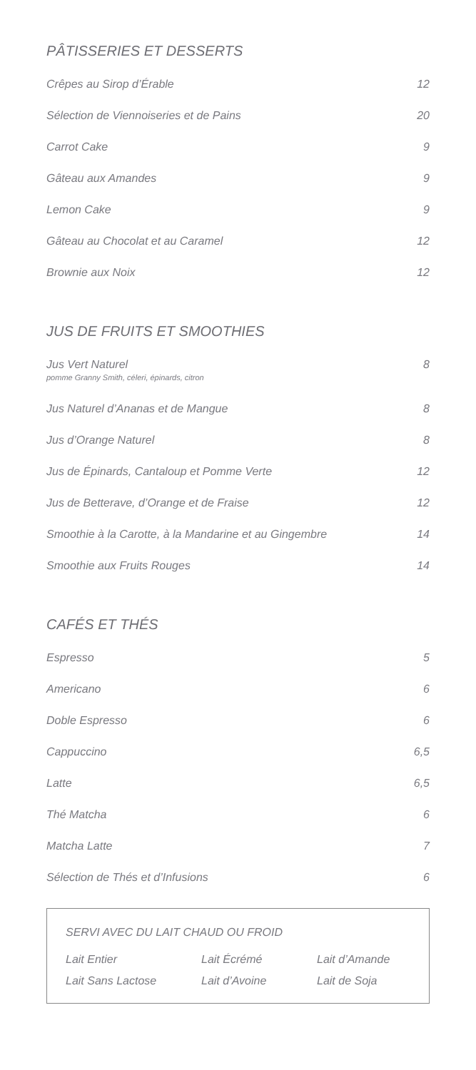PÂTISSERIES ET DESSERTS
Crêpes au Sirop d’Érable 12
Sélection de Viennoiseries et de Pains 20
Carrot Cake 9
Gâteau aux Amandes 9
Lemon Cake 9
Gâteau au Chocolat et au Caramel 12
Brownie aux Noix 12
JUS DE FRUITS ET SMOOTHIES
Jus Vert Naturel
pomme Granny Smith, céleri, épinards, citron 8
Jus Naturel d’Ananas et de Mangue 8
Jus d’Orange Naturel 8
Jus de Épinards, Cantaloup et Pomme Verte 12
Jus de Betterave, d’Orange et de Fraise 12
Smoothie à la Carotte, à la Mandarine et au Gingembre 14
Smoothie aux Fruits Rouges 14
CAFÉS ET THÉS
Espresso 5
Americano 6
Doble Espresso 6
Cappuccino 6,5
Latte 6,5
Thé Matcha 6
Matcha Latte 7
Sélection de Thés et d’Infusions 6
SERVI AVEC DU LAIT CHAUD OU FROID
Lait Entier Lait Écrémé Lait d’Amande Lait Sans Lactose Lait d’Avoine Lait de Soja